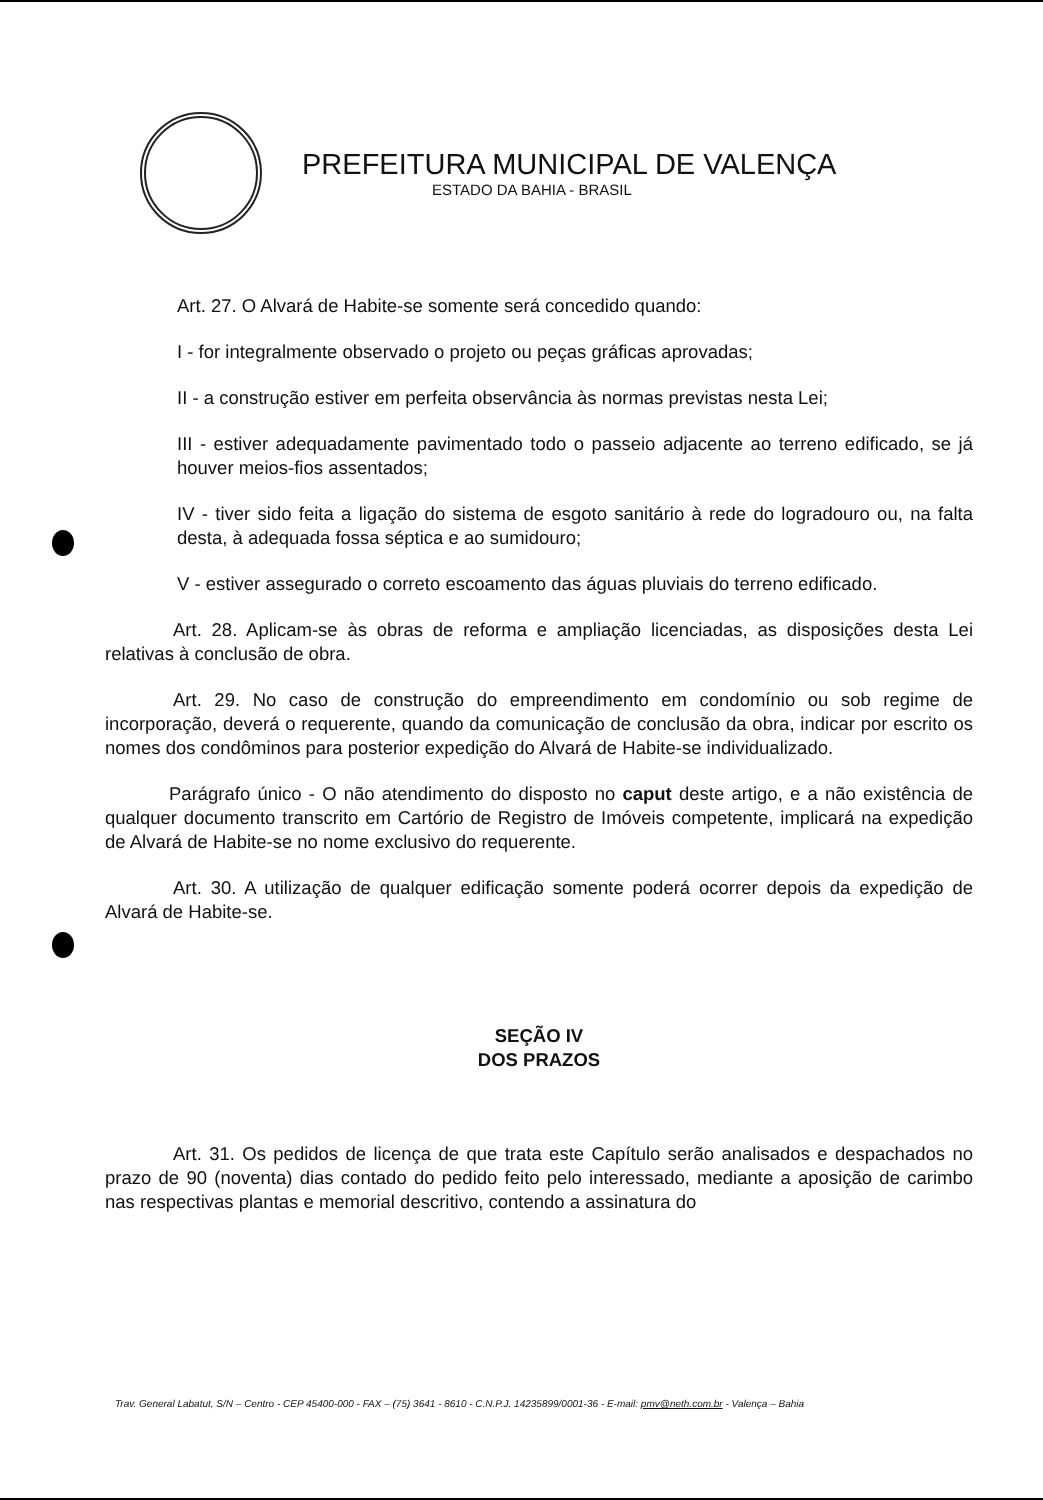PREFEITURA MUNICIPAL DE VALENÇA
ESTADO DA BAHIA - BRASIL
Art. 27. O Alvará de Habite-se somente será concedido quando:
I - for integralmente observado o projeto ou peças gráficas aprovadas;
II - a construção estiver em perfeita observância às normas previstas nesta Lei;
III - estiver adequadamente pavimentado todo o passeio adjacente ao terreno edificado, se já houver meios-fios assentados;
IV - tiver sido feita a ligação do sistema de esgoto sanitário à rede do logradouro ou, na falta desta, à adequada fossa séptica e ao sumidouro;
V - estiver assegurado o correto escoamento das águas pluviais do terreno edificado.
Art. 28. Aplicam-se às obras de reforma e ampliação licenciadas, as disposições desta Lei relativas à conclusão de obra.
Art. 29. No caso de construção do empreendimento em condomínio ou sob regime de incorporação, deverá o requerente, quando da comunicação de conclusão da obra, indicar por escrito os nomes dos condôminos para posterior expedição do Alvará de Habite-se individualizado.
Parágrafo único - O não atendimento do disposto no caput deste artigo, e a não existência de qualquer documento transcrito em Cartório de Registro de Imóveis competente, implicará na expedição de Alvará de Habite-se no nome exclusivo do requerente.
Art. 30. A utilização de qualquer edificação somente poderá ocorrer depois da expedição de Alvará de Habite-se.
SEÇÃO IV
DOS PRAZOS
Art. 31. Os pedidos de licença de que trata este Capítulo serão analisados e despachados no prazo de 90 (noventa) dias contado do pedido feito pelo interessado, mediante a aposição de carimbo nas respectivas plantas e memorial descritivo, contendo a assinatura do
Trav. General Labatut, S/N – Centro - CEP 45400-000 - FAX – (75) 3641 - 8610 - C.N.P.J. 14235899/0001-36 - E-mail: pmv@neth.com.br - Valença – Bahia